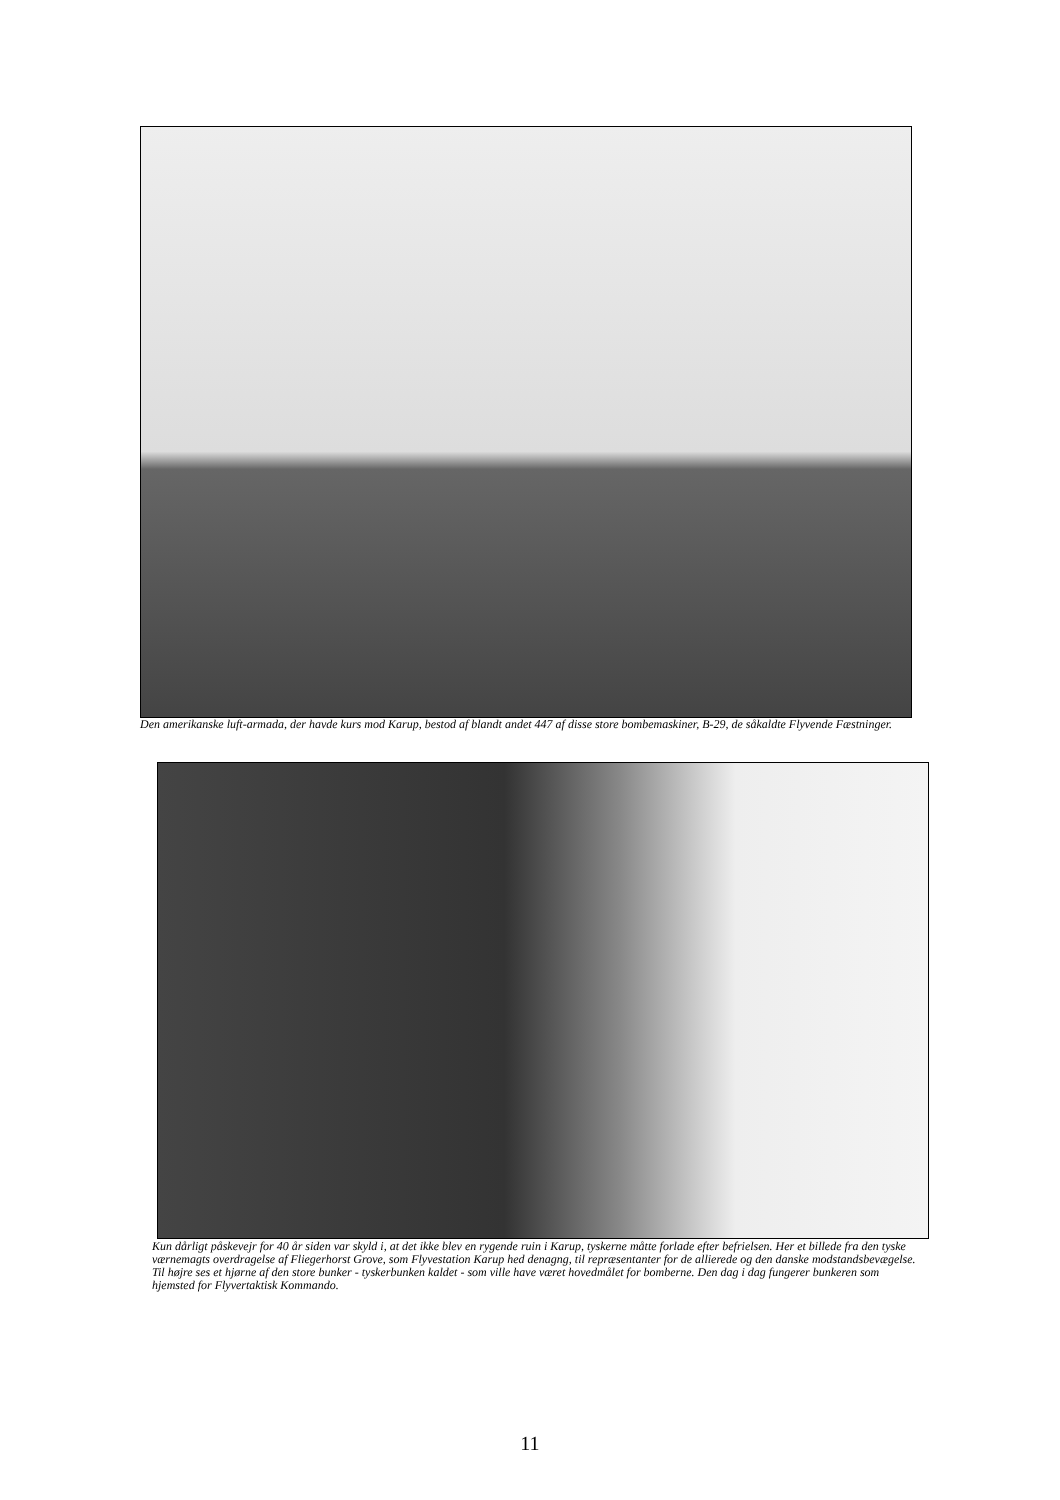Den amerikanske luft-armada, der havde kurs mod Karup, bestod af blandt andet 447 af disse store bombemaskiner, B-29, de såkaldte Flyvende Fæstninger.
Kun dårligt påskevejr for 40 år siden var skyld i, at det ikke blev en rygende ruin i Karup, tyskerne måtte forlade efter befrielsen. Her et billede fra den tyske værnemagts overdragelse af Fliegerhorst Grove, som Flyvestation Karup hed denagng, til repræsentanter for de allierede og den danske modstandsbevægelse. Til højre ses et hjørne af den store bunker - tyskerbunken kaldet - som ville have været hovedmålet for bomberne. Den dag i dag fungerer bunkeren som hjemsted for Flyvertaktisk Kommando.
11